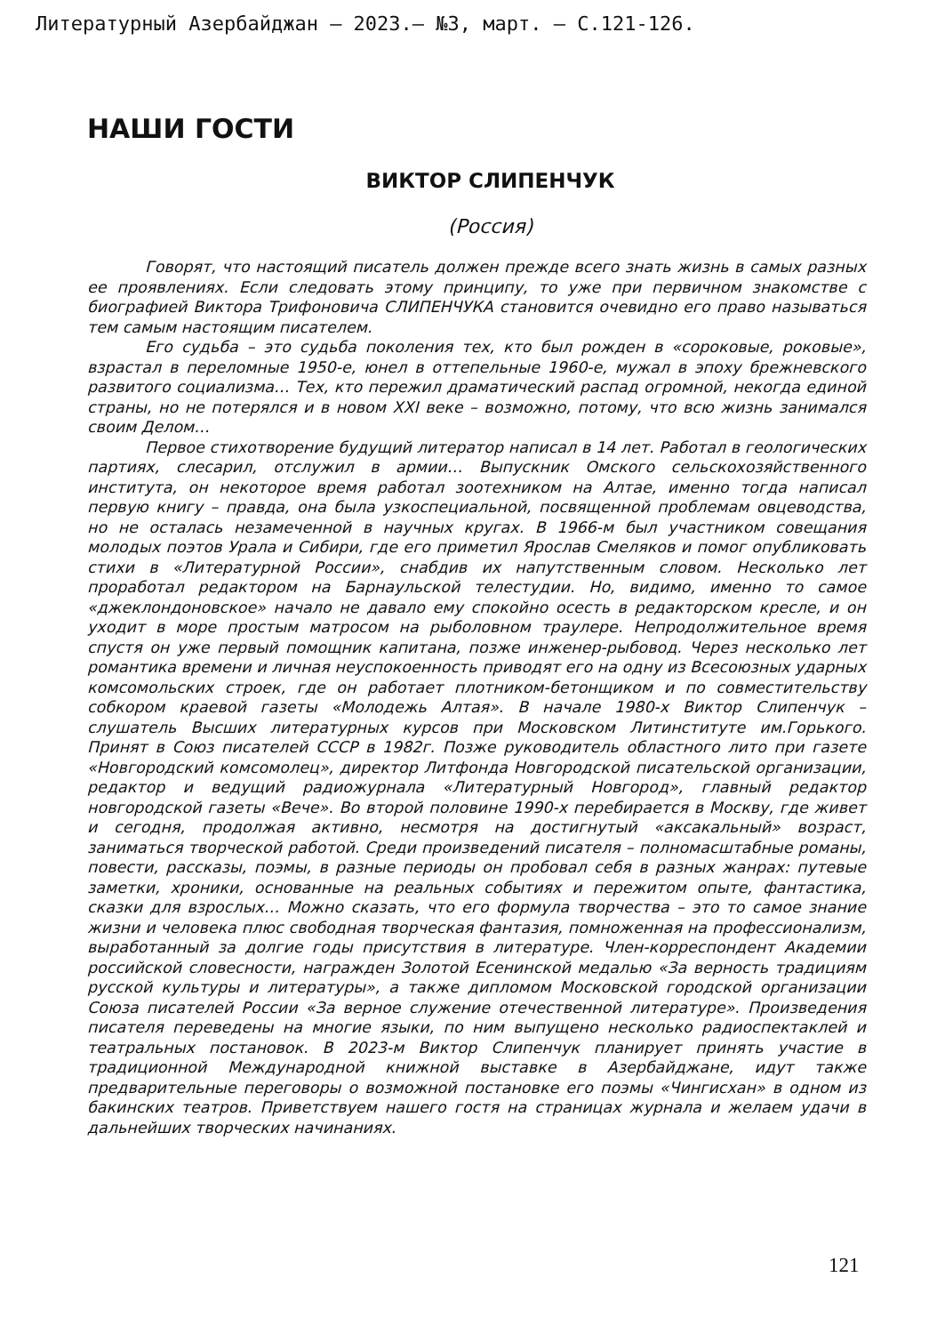Литературный Азербайджан – 2023.– №3, март. – С.121-126.
НАШИ ГОСТИ
ВИКТОР СЛИПЕНЧУК
(Россия)
Говорят, что настоящий писатель должен прежде всего знать жизнь в самых разных ее проявлениях. Если следовать этому принципу, то уже при первичном знакомстве с биографией Виктора Трифоновича СЛИПЕНЧУКА становится очевидно его право называться тем самым настоящим писателем.
Его судьба – это судьба поколения тех, кто был рожден в «сороковые, роковые», взрастал в переломные 1950-е, юнел в оттепельные 1960-е, мужал в эпоху брежневского развитого социализма… Тех, кто пережил драматический распад огромной, некогда единой страны, но не потерялся и в новом XXI веке – возможно, потому, что всю жизнь занимался своим Делом…
Первое стихотворение будущий литератор написал в 14 лет. Работал в геологических партиях, слесарил, отслужил в армии… Выпускник Омского сельскохозяйственного института, он некоторое время работал зоотехником на Алтае, именно тогда написал первую книгу – правда, она была узкоспециальной, посвященной проблемам овцеводства, но не осталась незамеченной в научных кругах. В 1966-м был участником совещания молодых поэтов Урала и Сибири, где его приметил Ярослав Смеляков и помог опубликовать стихи в «Литературной России», снабдив их напутственным словом. Несколько лет проработал редактором на Барнаульской телестудии. Но, видимо, именно то самое «джеклондоновское» начало не давало ему спокойно осесть в редакторском кресле, и он уходит в море простым матросом на рыболовном траулере. Непродолжительное время спустя он уже первый помощник капитана, позже инженер-рыбовод. Через несколько лет романтика времени и личная неуспокоенность приводят его на одну из Всесоюзных ударных комсомольских строек, где он работает плотником-бетонщиком и по совместительству собкором краевой газеты «Молодежь Алтая». В начале 1980-х Виктор Слипенчук – слушатель Высших литературных курсов при Московском Литинституте им.Горького. Принят в Союз писателей СССР в 1982г. Позже руководитель областного лито при газете «Новгородский комсомолец», директор Литфонда Новгородской писательской организации, редактор и ведущий радиожурнала «Литературный Новгород», главный редактор новгородской газеты «Вече». Во второй половине 1990-х перебирается в Москву, где живет и сегодня, продолжая активно, несмотря на достигнутый «аксакальный» возраст, заниматься творческой работой. Среди произведений писателя – полномасштабные романы, повести, рассказы, поэмы, в разные периоды он пробовал себя в разных жанрах: путевые заметки, хроники, основанные на реальных событиях и пережитом опыте, фантастика, сказки для взрослых… Можно сказать, что его формула творчества – это то самое знание жизни и человека плюс свободная творческая фантазия, помноженная на профессионализм, выработанный за долгие годы присутствия в литературе. Член-корреспондент Академии российской словесности, награжден Золотой Есенинской медалью «За верность традициям русской культуры и литературы», а также дипломом Московской городской организации Союза писателей России «За верное служение отечественной литературе». Произведения писателя переведены на многие языки, по ним выпущено несколько радиоспектаклей и театральных постановок. В 2023-м Виктор Слипенчук планирует принять участие в традиционной Международной книжной выставке в Азербайджане, идут также предварительные переговоры о возможной постановке его поэмы «Чингисхан» в одном из бакинских театров. Приветствуем нашего гостя на страницах журнала и желаем удачи в дальнейших творческих начинаниях.
121